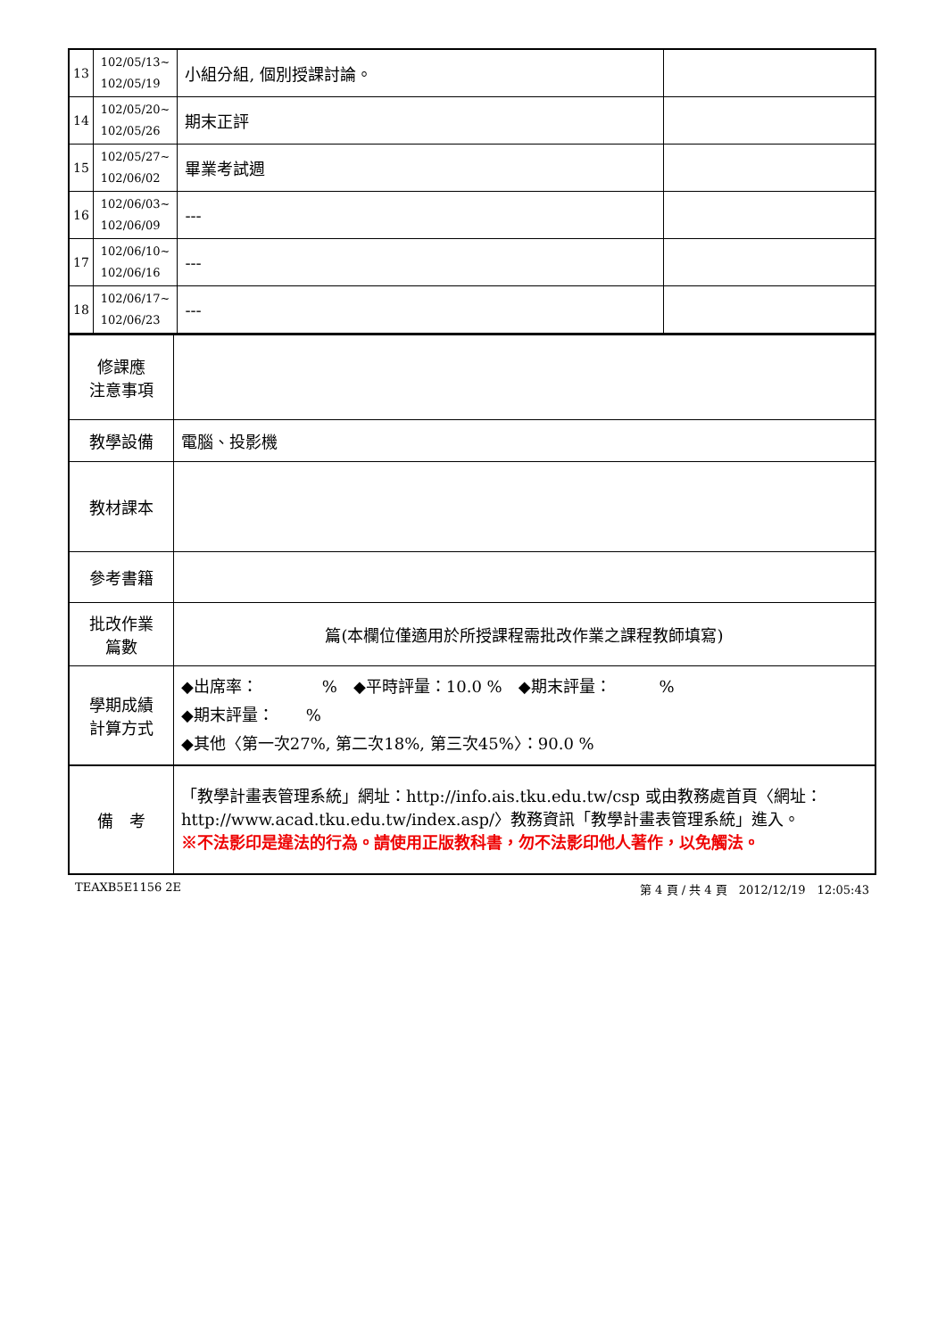| 13 | 102/05/13~ 102/05/19 | 小組分組, 個別授課討論。 | |
| 14 | 102/05/20~ 102/05/26 | 期末正評 | |
| 15 | 102/05/27~ 102/06/02 | 畢業考試週 | |
| 16 | 102/06/03~ 102/06/09 | --- | |
| 17 | 102/06/10~ 102/06/16 | --- | |
| 18 | 102/06/17~ 102/06/23 | --- | |
| 修課應 注意事項 | |
| 教學設備 | 電腦、投影機 |
| 教材課本 | |
| 參考書籍 | |
| 批改作業 篇數 | 篇(本欄位僅適用於所授課程需批改作業之課程教師填寫) |
| 學期成績 計算方式 | ◆出席率： % ◆平時評量：10.0 % ◆期末評量： % ◆期末評量： % ◆其他〈第一次27%, 第二次18%, 第三次45%〉：90.0 % |
| 備 考 | 「教學計畫表管理系統」網址： http://info.ais.tku.edu.tw/csp 或由教務處首頁〈網址： http://www.acad.tku.edu.tw/index.asp/ 〉教務資訊「教學計畫表管理系統」進入。 ※不法影印是違法的行為。請使用正版教科書，勿不法影印他人著作，以免觸法。 |
TEAXB5E1156 2E 第 4 頁 / 共 4 頁　2012/12/19　12:05:43